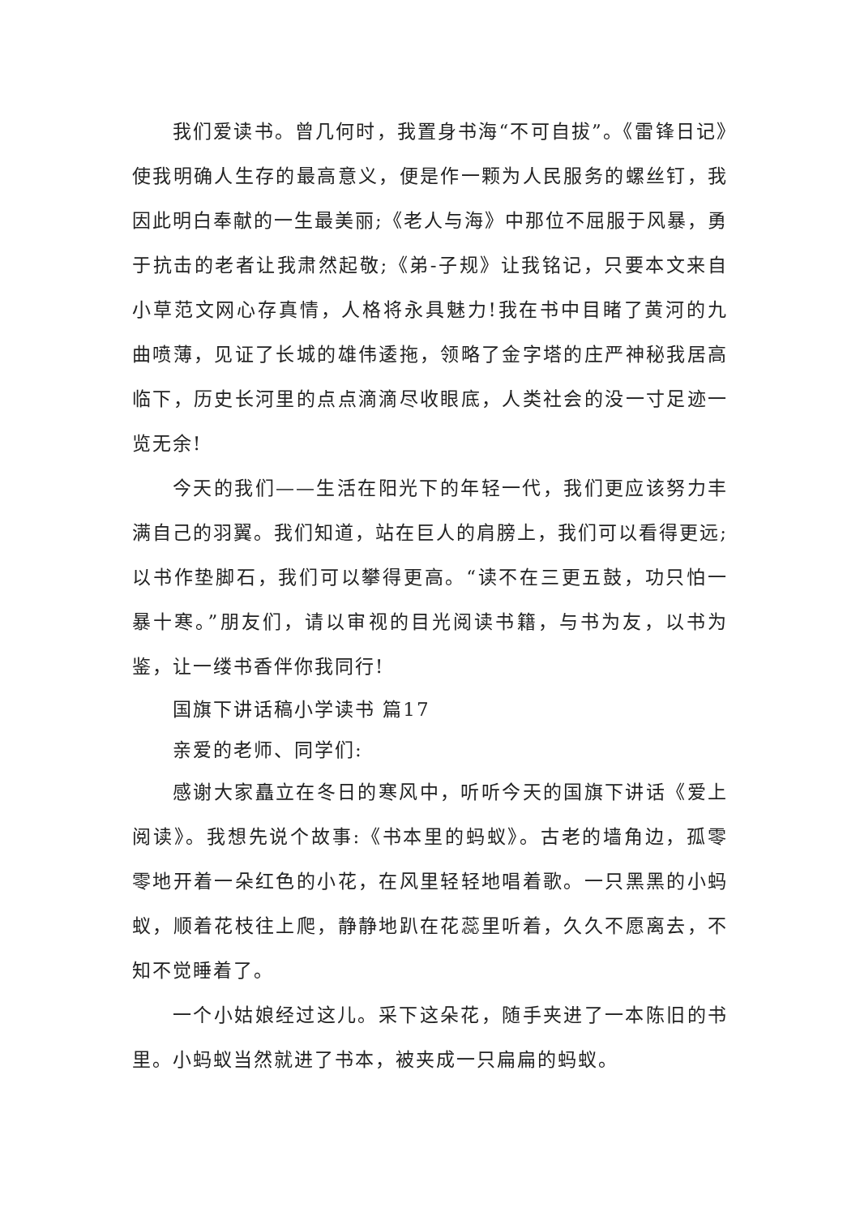我们爱读书。曾几何时，我置身书海“不可自拔”。《雷锋日记》使我明确人生存的最高意义，便是作一颗为人民服务的螺丝钉，我因此明白奉献的一生最美丽;《老人与海》中那位不屈服于风暴，勇于抗击的老者让我肃然起敬;《弟-子规》让我铭记，只要本文来自小草范文网心存真情，人格将永具魅力!我在书中目睹了黄河的九曲喷薄，见证了长城的雄伟逶拖，领略了金字塔的庄严神秘我居高临下，历史长河里的点点滴滴尽收眼底，人类社会的没一寸足迹一览无余!
今天的我们——生活在阳光下的年轻一代，我们更应该努力丰满自己的羽翼。我们知道，站在巨人的肩膀上，我们可以看得更远;以书作垫脚石，我们可以攀得更高。“读不在三更五鼓，功只怕一暴十寒。”朋友们，请以审视的目光阅读书籍，与书为友，以书为鉴，让一缕书香伴你我同行!
国旗下讲话稿小学读书 篇17
亲爱的老师、同学们:
感谢大家矗立在冬日的寒风中，听听今天的国旗下讲话《爱上阅读》。我想先说个故事:《书本里的蚂蚁》。古老的墙角边，孤零零地开着一朵红色的小花，在风里轻轻地唱着歌。一只黑黑的小蚂蚁，顺着花枝往上爬，静静地趴在花蕊里听着，久久不愿离去，不知不觉睡着了。
一个小姑娘经过这儿。采下这朵花，随手夹进了一本陈旧的书里。小蚂蚁当然就进了书本，被夹成一只扁扁的蚂蚁。